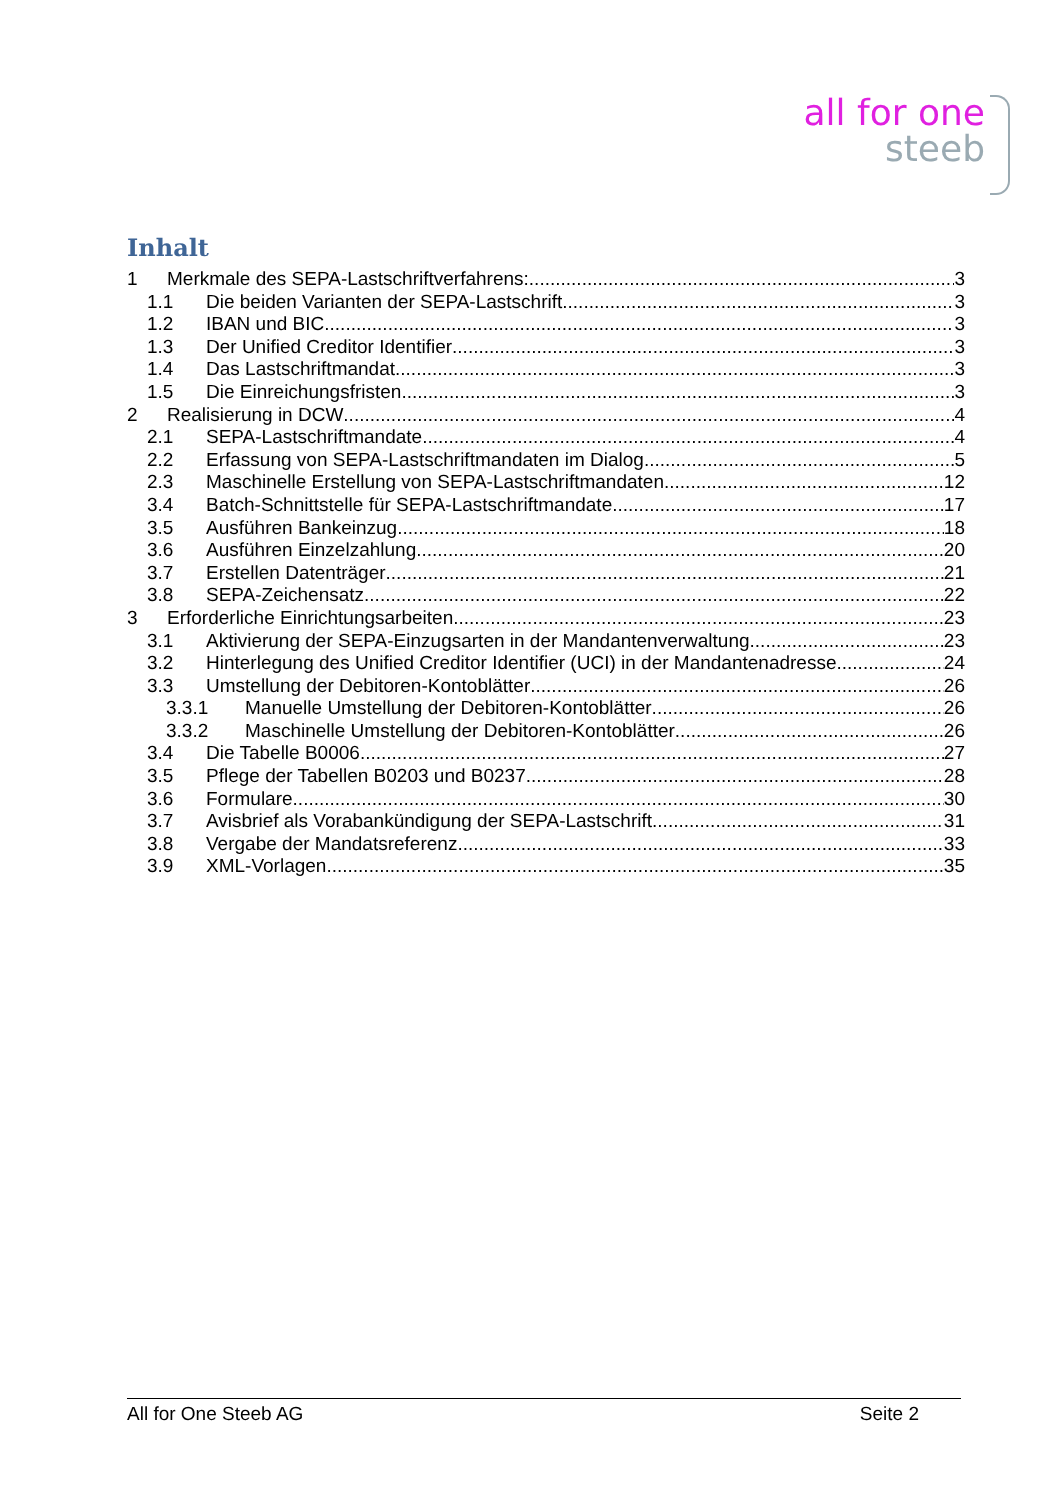all for one
steeb
Inhalt
1 Merkmale des SEPA-Lastschriftverfahrens: 3
1.1 Die beiden Varianten der SEPA-Lastschrift 3
1.2 IBAN und BIC 3
1.3 Der Unified Creditor Identifier 3
1.4 Das Lastschriftmandat 3
1.5 Die Einreichungsfristen 3
2 Realisierung in DCW 4
2.1 SEPA-Lastschriftmandate 4
2.2 Erfassung von SEPA-Lastschriftmandaten im Dialog 5
2.3 Maschinelle Erstellung von SEPA-Lastschriftmandaten 12
3.4 Batch-Schnittstelle für SEPA-Lastschriftmandate 17
3.5 Ausführen Bankeinzug 18
3.6 Ausführen Einzelzahlung 20
3.7 Erstellen Datenträger 21
3.8 SEPA-Zeichensatz 22
3 Erforderliche Einrichtungsarbeiten 23
3.1 Aktivierung der SEPA-Einzugsarten in der Mandantenverwaltung 23
3.2 Hinterlegung des Unified Creditor Identifier (UCI) in der Mandantenadresse 24
3.3 Umstellung der Debitoren-Kontoblätter 26
3.3.1 Manuelle Umstellung der Debitoren-Kontoblätter 26
3.3.2 Maschinelle Umstellung der Debitoren-Kontoblätter 26
3.4 Die Tabelle B0006 27
3.5 Pflege der Tabellen B0203 und B0237 28
3.6 Formulare 30
3.7 Avisbrief als Vorabankündigung der SEPA-Lastschrift 31
3.8 Vergabe der Mandatsreferenz 33
3.9 XML-Vorlagen 35
All for One Steeb AG Seite 2